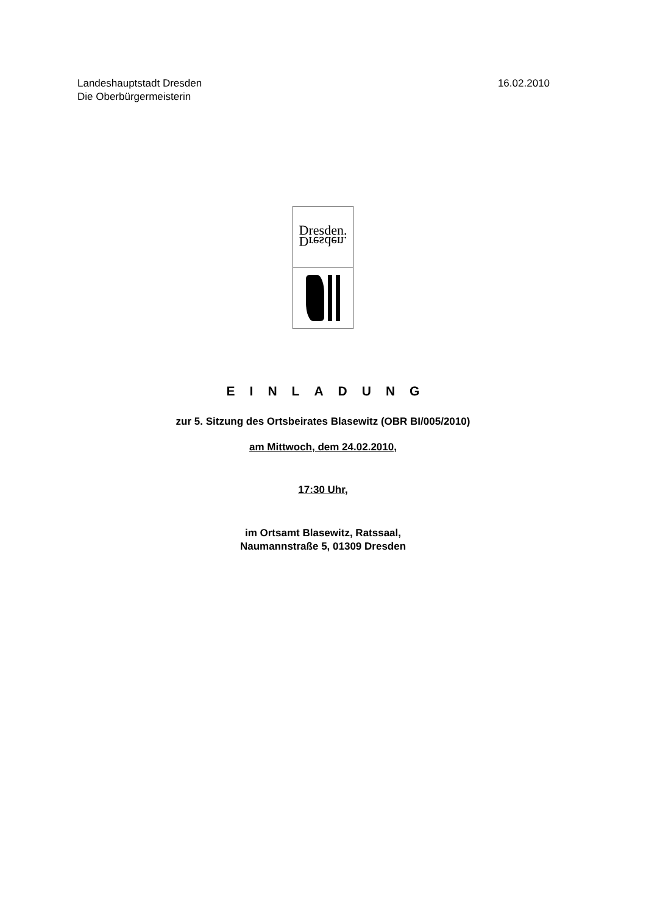Landeshauptstadt Dresden
Die Oberbürgermeisterin
16.02.2010
Dresden.
Dresden.
EINLADUNG
zur 5. Sitzung des Ortsbeirates Blasewitz (OBR BI/005/2010)
am Mittwoch, dem 24.02.2010,
17:30 Uhr,
im Ortsamt Blasewitz, Ratssaal,
Naumannstraße 5, 01309 Dresden